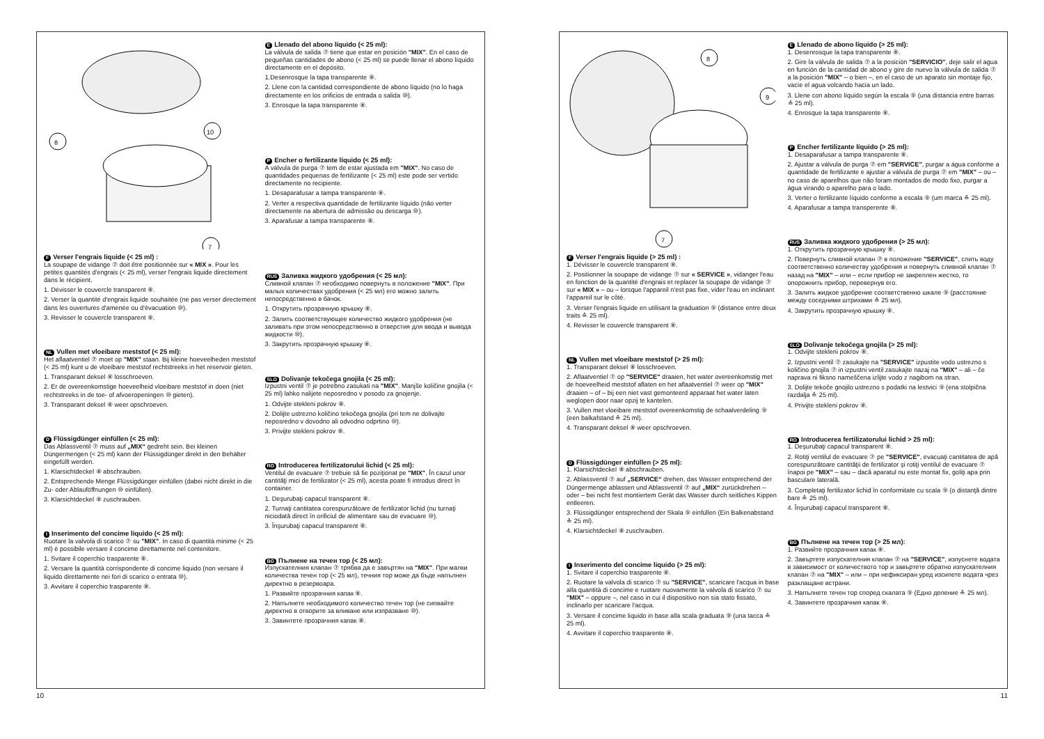8
10
7
F Verser l'engrais liquide (< 25 ml) :
La soupape de vidange ⑦ doit être positionnée sur « MIX ». Pour les petites quantités d'engrais (< 25 ml), verser l'engrais liquide directement dans le récipient.
1. Dévisser le couvercle transparent ⑧.
2. Verser la quantité d'engrais liquide souhaitée (ne pas verser directement dans les ouvertures d'amenée ou d'évacuation ⑩).
3. Revisser le couvercle transparent ⑧.
NL Vullen met vloeibare meststof (< 25 ml):
Het aflaatventiel ⑦ moet op "MIX" staan. Bij kleine hoeveelheden meststof (< 25 ml) kunt u de vloeibare meststof rechtstreeks in het reservoir gieten.
1. Transparant deksel ⑧ losschroeven.
2. Er de overeenkomstige hoeveelheid vloeibare meststof in doen (niet rechtstreeks in de toe- of afvoeropeningen ⑩ gieten).
3. Transparant deksel ⑧ weer opschroeven.
D Flüssigdünger einfüllen (< 25 ml):
Das Ablassventil ⑦ muss auf „MIX“ gedreht sein. Bei kleinen Düngermengen (< 25 ml) kann der Flüssigdünger direkt in den Behälter eingefüllt werden.
1. Klarsichtdeckel ⑧ abschrauben.
2. Entsprechende Menge Flüssigdünger einfüllen (dabei nicht direkt in die Zu- oder Ablauföffnungen ⑩ einfüllen).
3. Klarsichtdeckel ⑧ zuschrauben.
I Inserimento del concime liquido (< 25 ml):
Ruotare la valvola di scarico ⑦ su "MIX". In caso di quantità minime (< 25 ml) è possibile versare il concime direttamente nel contenitore.
1. Svitare il coperchio trasparente ⑧.
2. Versare la quantità corrispondente di concime liquido (non versare il liquido direttamente nei fori di scarico o entrata ⑩).
3. Avvitare il coperchio trasparente ⑧.
E Llenado del abono líquido (< 25 ml):
La válvula de salida ⑦ tiene que estar en posición "MIX". En el caso de pequeñas cantidades de abono (< 25 ml) se puede llenar el abono líquido directamente en el depósito.
1.Desenrosque la tapa transparente ⑧.
2. Llene con la cantidad correspondiente de abono líquido (no lo haga directamente en los orificios de entrada o salida ⑩).
3. Enrosque la tapa transparente ⑧.
P Encher o fertilizante líquido (< 25 ml):
A válvula de purga ⑦ tem de estar ajustada em "MIX". No caso de quantidades pequenas de fertilizante (< 25 ml) este pode ser vertido directamente no recipiente.
1. Desaparafusar a tampa transparente ⑧.
2. Verter a respectiva quantidade de fertilizante líquido (não verter directamente na abertura de admissão ou descarga ⑩).
3. Aparafusar a tampa transparente ⑧.
RUS Заливка жидкого удобрения (< 25 мл):
Сливной клапан ⑦ необходимо повернуть в положение "MIX". При малых количествах удобрения (< 25 мл) его можно залить непосредственно в бачок.
1. Открутить прозрачную крышку ⑧.
2. Залить соответствующее количество жидкого удобрения (не заливать при этом непосредственно в отверстия для ввода и вывода жидкости ⑩).
3. Закрутить прозрачную крышку ⑧.
SLO Dolivanje tekočega gnojila (< 25 ml):
Izpustni ventil ⑦ je potrebno zasukati na "MIX". Manjše količine gnojila (< 25 ml) lahko nalijete neposredno v posodo za gnojenje.
1. Odvijte stekleni pokrov ⑧.
2. Dolijte ustrezno količino tekočega gnojila (pri tem ne dolivajte neposredno v dovodno ali odvodno odprtino ⑩).
3. Privijte stekleni pokrov ⑧.
RO Introducerea fertilizatorului lichid (< 25 ml):
Ventilul de evacuare ⑦ trebuie să fie poziţionat pe "MIX". În cazul unor cantităţi mici de fertilizator (< 25 ml), acesta poate fi introdus direct în container.
1. Deşurubaţi capacul transparent ⑧.
2. Turnaţi cantitatea corespunzătoare de fertilizator lichid (nu turnaţi niciodată direct în orificiul de alimentare sau de evacuare ⑩).
3. Înşurubaţi capacul transparent ⑧.
BG Пълнене на течен тор (< 25 мл):
Изпускателния клапан ⑦ трябва да е завъртян на "MIX". При малки количества течен тор (< 25 мл), течния тор може да бъде напълнен директно в резервоара.
1. Развийте прозрачния капак ⑧.
2. Напълнете необходимото количество течен тор (не сипвайте директно в отворите за вливане или изпразване ⑩).
3. Завинтете прозрачния капак ⑧.
10
8
9
7
F Verser l'engrais liquide (> 25 ml) :
1. Dévisser le couvercle transparent ⑧.
2. Positionner la soupape de vidange ⑦ sur « SERVICE », vidanger l'eau en fonction de la quantité d'engrais et replacer la soupape de vidange ⑦ sur « MIX » – ou – lorsque l'appareil n'est pas fixe, vider l'eau en inclinant l'appareil sur le côté.
3. Verser l'engrais liquide en utilisant la graduation ⑨ (distance entre deux traits ≙ 25 ml).
4. Revisser le couvercle transparent ⑧.
NL Vullen met vloeibare meststof (> 25 ml):
1. Transparant deksel ⑧ losschroeven.
2. Aflaatventiel ⑦ op "SERVICE" draaien, het water overeenkomstig met de hoeveelheid meststof aflaten en het aflaatventiel ⑦ weer op "MIX" draaien – of – bij een niet vast gemonteerd apparaat het water laten weglopen door naar opzij te kantelen.
3. Vullen met vloeibare meststof overeenkomstig de schaalverdeling ⑨ (een balkafstand ≙ 25 ml).
4. Transparant deksel ⑧ weer opschroeven.
D Flüssigdünger einfüllen (> 25 ml):
1. Klarsichtdeckel ⑧ abschrauben.
2. Ablassventil ⑦ auf „SERVICE“ drehen, das Wasser entsprechend der Düngermenge ablassen und Ablassventil ⑦ auf „MIX“ zurückdrehen – oder – bei nicht fest montiertem Gerät das Wasser durch seitliches Kippen entleeren.
3. Flüssigdünger entsprechend der Skala ⑨ einfüllen (Ein Balkenabstand ≙ 25 ml).
4. Klarsichtdeckel ⑧ zuschrauben.
I Inserimento del concime liquido (> 25 ml):
1. Svitare il coperchio trasparente ⑧.
2. Ruotare la valvola di scarico ⑦ su "SERVICE", scaricare l'acqua in base alla quantità di concime e ruotare nuovamente la valvola di scarico ⑦ su "MIX" – oppure –, nel caso in cui il dispositivo non sia stato fissato, inclinarlo per scaricare l'acqua.
3. Versare il concime liquido in base alla scala graduata ⑨ (una tacca ≙ 25 ml).
4. Avvitare il coperchio trasparente ⑧.
E Llenado de abono líquido (> 25 ml):
1. Desenrosque la tapa transparente ⑧.
2. Gire la válvula de salida ⑦ a la posición "SERVICIO", deje salir el agua en función de la cantidad de abono y gire de nuevo la válvula de salida ⑦ a la posición "MIX" – o bien –, en el caso de un aparato sin montaje fijo, vacíe el agua volcando hacia un lado.
3. Llene con abono líquido según la escala ⑨ (una distancia entre barras ≙ 25 ml).
4. Enrosque la tapa transparente ⑧.
P Encher fertilizante líquido (> 25 ml):
1. Desaparafusar a tampa transparente ⑧.
2. Ajustar a válvula de purga ⑦ em "SERVICE", purgar a água conforme a quantidade de fertilizante e ajustar a válvula de purga ⑦ em "MIX" – ou – no caso de aparelhos que não foram montados de modo fixo, purgar a água virando o aparelho para o lado.
3. Verter o fertilizante líquido conforme a escala ⑨ (um marca ≙ 25 ml).
4. Aparafusar a tampa transperente ⑧.
RUS Заливка жидкого удобрения (> 25 мл):
1. Открутить прозрачную крышку ⑧.
2. Повернуть сливной клапан ⑦ в положение "SERVICE", слить воду соответственно количеству удобрения и повернуть сливной клапан ⑦ назад на "MIX" – или – если прибор не закреплен жестко, то опорожнить прибор, перевернув его.
3. Залить жидкое удобрение соответственно шкале ⑨ (расстояние между соседними штрихами ≙ 25 мл).
4. Закрутить прозрачную крышку ⑧.
SLO Dolivanje tekočega gnojila (> 25 ml):
1. Odvijte stekleni pokrov ⑧.
2. Izpustni ventil ⑦ zasukajte na "SERVICE" izpustite vodo ustrezno s količino gnojila ⑦ in izpustni ventil zasukajte nazaj na "MIX" – ali – če naprava ni fiksno nameščena izlijte vodo z nagibom na stran.
3. Dolijte tekoče gnojilo ustrezno s podatki na lestvici ⑨ (ena stolpična razdalja ≙ 25 ml).
4. Privijte stekleni pokrov ⑧.
RO Introducerea fertilizatorului lichid > 25 ml):
1. Deşurubaţi capacul transparent ⑧.
2. Rotiţi ventilul de evacuare ⑦ pe "SERVICE", evacuaţi cantitatea de apă corespunzătoare cantităţii de fertilizator şi rotiţi ventilul de evacuare ⑦ înapoi pe "MIX" – sau – dacă aparatul nu este montat fix, goliţi apa prin basculare laterală.
3. Completaţi fertilizator lichid în conformitate cu scala ⑨ (o distanţă dintre bare ≙ 25 ml).
4. Înşurubaţi capacul transparent ⑧.
BG Пълнене на течен тор (> 25 мл):
1. Развийте прозрачния капак ⑧.
2. Завъртете изпускателния клапан ⑦ на "SERVICE", изпуснете водата в зависимост от количеството тор и завъртете обратно изпускателния клапан ⑦ на "MIX" – или – при нефиксиран уред изсипете водата чрез разклащане встрани.
3. Напълнете течен тор според скалата ⑨ (Едно деление ≙ 25 мл).
4. Завинтете прозрачния капак ⑧.
11